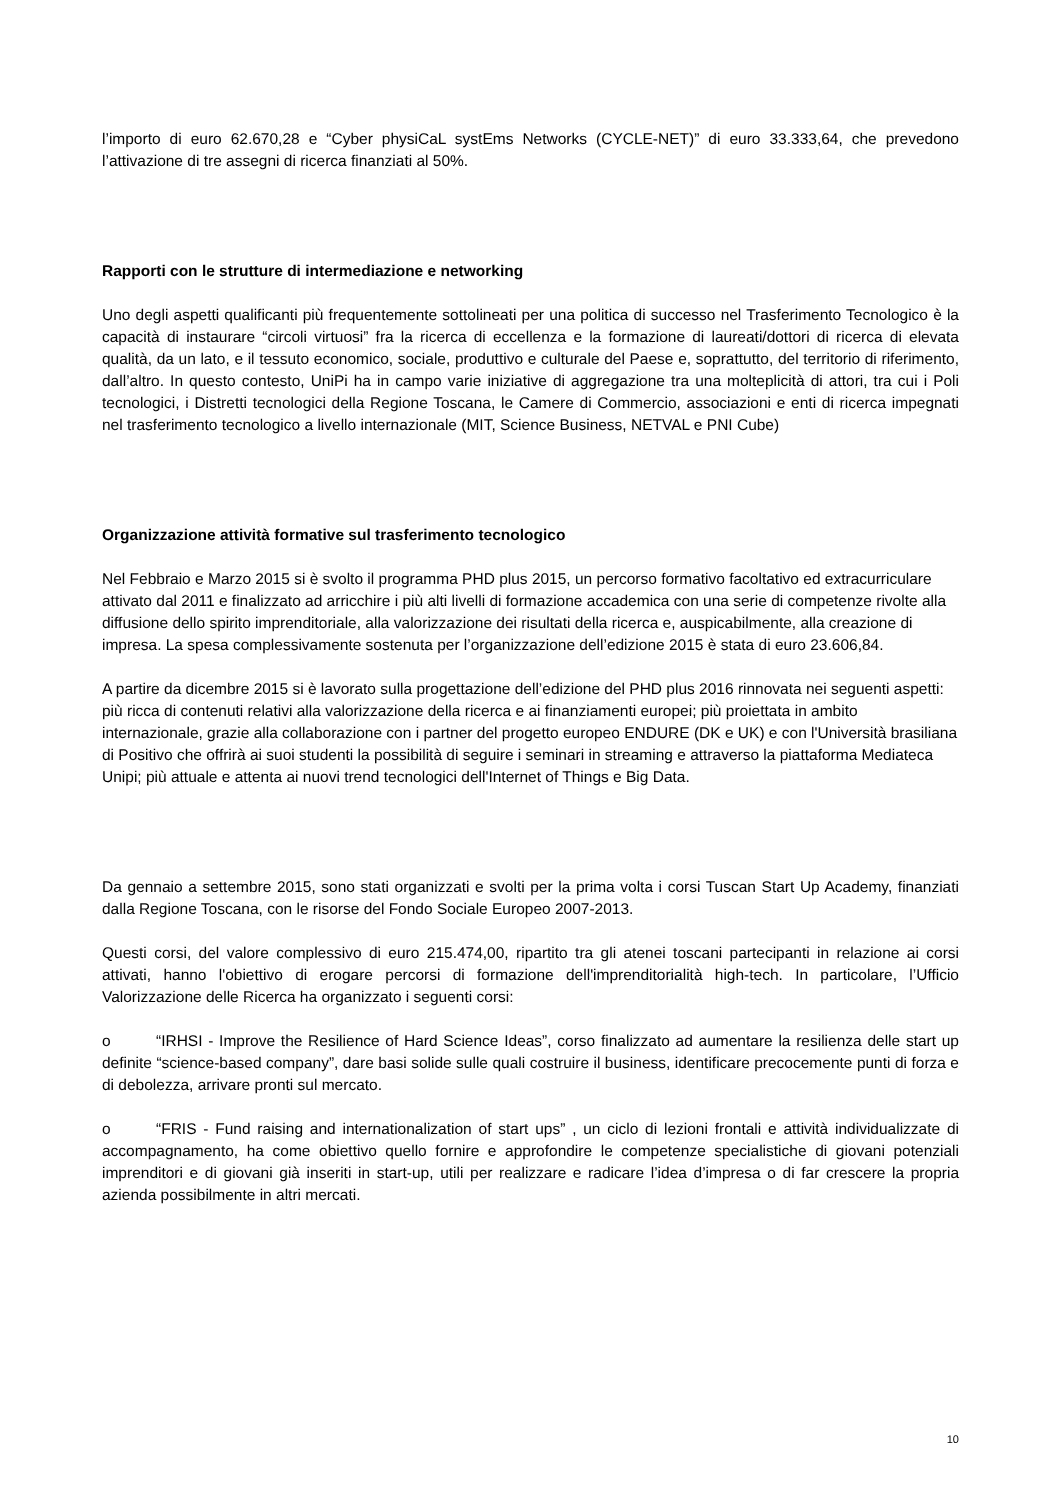l’importo di euro 62.670,28 e “Cyber physiCaL systEms Networks (CYCLE-NET)” di euro 33.333,64, che prevedono l’attivazione di tre assegni di ricerca finanziati al 50%.
Rapporti con le strutture di intermediazione e networking
Uno degli aspetti qualificanti più frequentemente sottolineati per una politica di successo nel Trasferimento Tecnologico è la capacità di instaurare “circoli virtuosi” fra la ricerca di eccellenza e la formazione di laureati/dottori di ricerca di elevata qualità, da un lato, e il tessuto economico, sociale, produttivo e culturale del Paese e, soprattutto, del territorio di riferimento, dall’altro. In questo contesto, UniPi ha in campo varie iniziative di aggregazione tra una molteplicità di attori, tra cui i Poli tecnologici, i Distretti tecnologici della Regione Toscana, le Camere di Commercio, associazioni e enti di ricerca impegnati nel trasferimento tecnologico a livello internazionale (MIT, Science Business, NETVAL e PNI Cube)
Organizzazione attività formative sul trasferimento tecnologico
Nel Febbraio e Marzo 2015 si è svolto il programma PHD plus 2015, un percorso formativo facoltativo ed extracurriculare attivato dal 2011 e finalizzato ad arricchire i più alti livelli di formazione accademica con una serie di competenze rivolte alla diffusione dello spirito imprenditoriale, alla valorizzazione dei risultati della ricerca e, auspicabilmente, alla creazione di impresa. La spesa complessivamente sostenuta per l’organizzazione dell’edizione 2015 è stata di euro 23.606,84.
A partire da dicembre 2015 si è lavorato sulla progettazione dell’edizione del PHD plus 2016 rinnovata nei seguenti aspetti: più ricca di contenuti relativi alla valorizzazione della ricerca e ai finanziamenti europei; più proiettata in ambito internazionale, grazie alla collaborazione con i partner del progetto europeo ENDURE (DK e UK) e con l'Università brasiliana di Positivo che offrirà ai suoi studenti la possibilità di seguire i seminari in streaming e attraverso la piattaforma Mediateca Unipi; più attuale e attenta ai nuovi trend tecnologici dell'Internet of Things e Big Data.
Da gennaio a settembre 2015, sono stati organizzati e svolti per la prima volta i corsi Tuscan Start Up Academy, finanziati dalla Regione Toscana, con le risorse del Fondo Sociale Europeo 2007-2013.
Questi corsi, del valore complessivo di euro 215.474,00, ripartito tra gli atenei toscani partecipanti in relazione ai corsi attivati, hanno l'obiettivo di erogare percorsi di formazione dell'imprenditorialità high-tech. In particolare, l’Ufficio Valorizzazione delle Ricerca ha organizzato i seguenti corsi:
o “IRHSI - Improve the Resilience of Hard Science Ideas”, corso finalizzato ad aumentare la resilienza delle start up definite “science-based company”, dare basi solide sulle quali costruire il business, identificare precocemente punti di forza e di debolezza, arrivare pronti sul mercato.
o “FRIS - Fund raising and internationalization of start ups” , un ciclo di lezioni frontali e attività individualizzate di accompagnamento, ha come obiettivo quello fornire e approfondire le competenze specialistiche di giovani potenziali imprenditori e di giovani già inseriti in start-up, utili per realizzare e radicare l’idea d’impresa o di far crescere la propria azienda possibilmente in altri mercati.
10